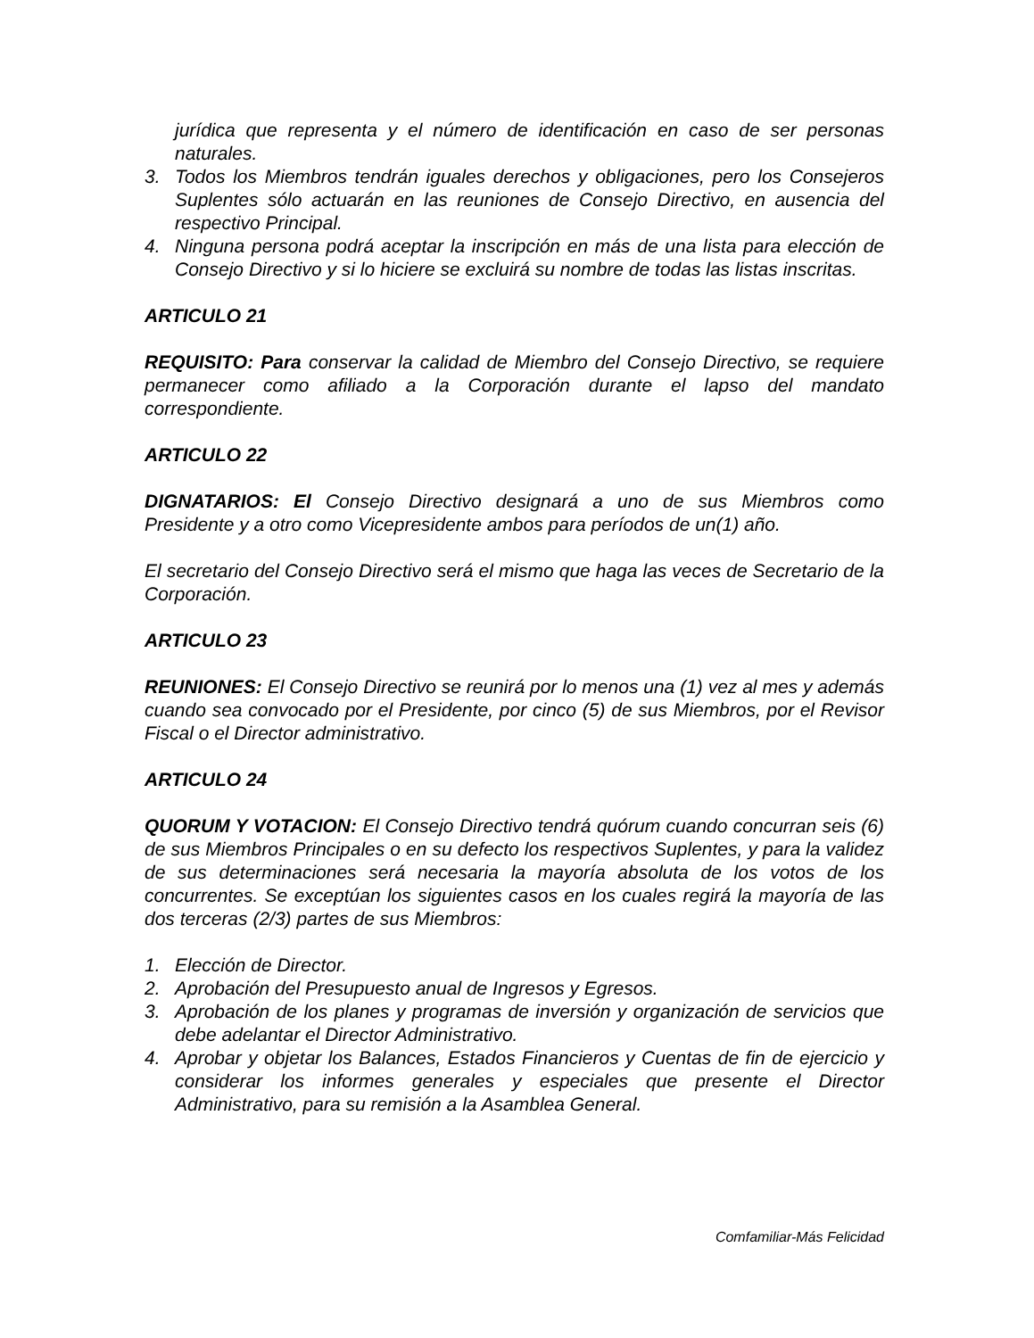jurídica que representa y el número de identificación en caso de ser personas naturales.
3. Todos los Miembros tendrán iguales derechos y obligaciones, pero los Consejeros Suplentes sólo actuarán en las reuniones de Consejo Directivo, en ausencia del respectivo Principal.
4. Ninguna persona podrá aceptar la inscripción en más de una lista para elección de Consejo Directivo y si lo hiciere se excluirá su nombre de todas las listas inscritas.
ARTICULO 21
REQUISITO: Para conservar la calidad de Miembro del Consejo Directivo, se requiere permanecer como afiliado a la Corporación durante el lapso del mandato correspondiente.
ARTICULO 22
DIGNATARIOS: El Consejo Directivo designará a uno de sus Miembros como Presidente y a otro como Vicepresidente ambos para períodos de un(1) año.
El secretario del Consejo Directivo será el mismo que haga las veces de Secretario de la Corporación.
ARTICULO 23
REUNIONES: El Consejo Directivo se reunirá por lo menos una (1) vez al mes y además cuando sea convocado por el Presidente, por cinco (5) de sus Miembros, por el Revisor Fiscal o el Director administrativo.
ARTICULO 24
QUORUM Y VOTACION: El Consejo Directivo tendrá quórum cuando concurran seis (6) de sus Miembros Principales o en su defecto los respectivos Suplentes, y para la validez de sus determinaciones será necesaria la mayoría absoluta de los votos de los concurrentes. Se exceptúan los siguientes casos en los cuales regirá la mayoría de las dos terceras (2/3) partes de sus Miembros:
1. Elección de Director.
2. Aprobación del Presupuesto anual de Ingresos y Egresos.
3. Aprobación de los planes y programas de inversión y organización de servicios que debe adelantar el Director Administrativo.
4. Aprobar y objetar los Balances, Estados Financieros y Cuentas de fin de ejercicio y considerar los informes generales y especiales que presente el Director Administrativo, para su remisión a la Asamblea General.
Comfamiliar-Más Felicidad